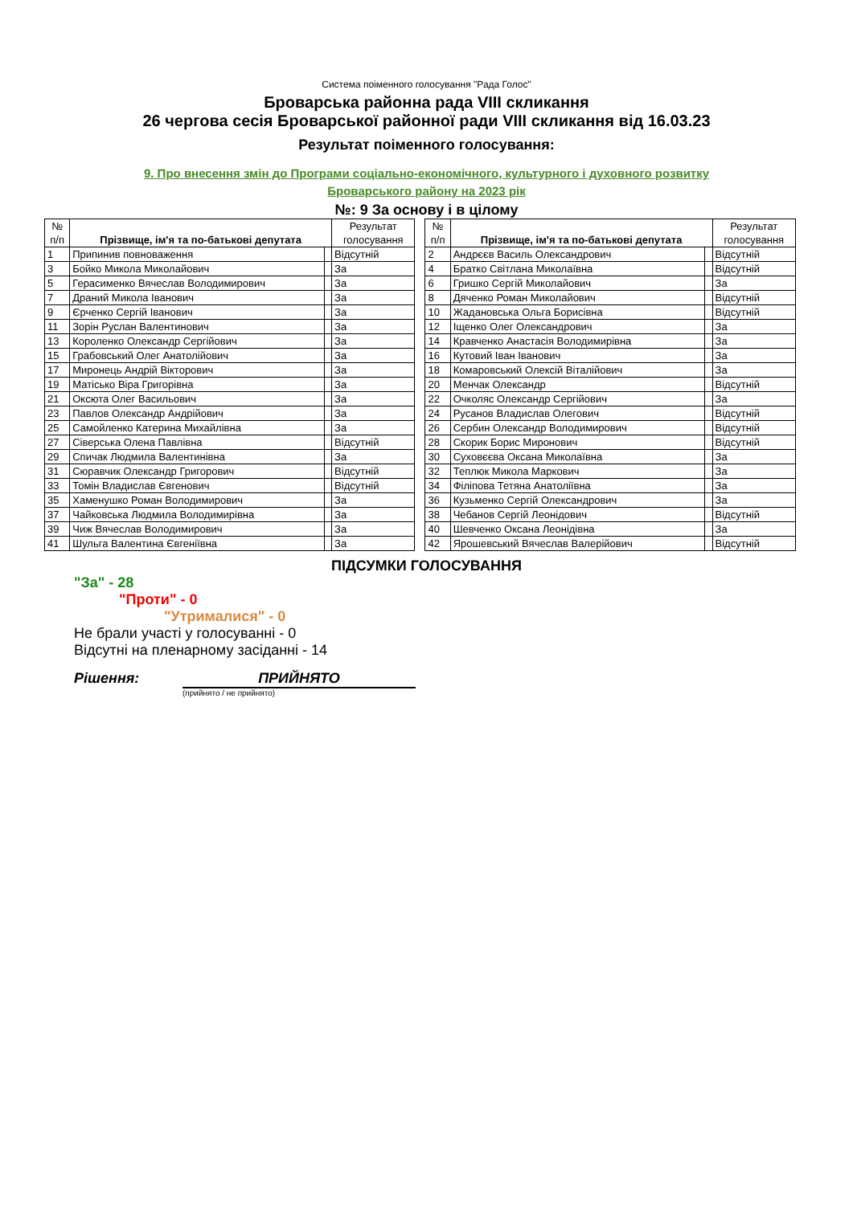Система поіменного голосування "Рада Голос"
Броварська районна рада VIII скликання
26 чергова сесія Броварської районної ради VIII скликання від 16.03.23
Результат поіменного голосування:
9. Про внесення змін до Програми соціально-економічного, культурного і духовного розвитку
Броварського району на 2023 рік
№: 9 За основу і в цілому
| № п/п | Прізвище, ім'я та по-батькові депутата | | Результат голосування | | № п/п | Прізвище, ім'я та по-батькові депутата | | Результат голосування |
| 1 | Припинив повноваження | | Відсутній | | 2 | Андрєєв Василь Олександрович | | Відсутній |
| 3 | Бойко Микола Миколайович | | За | | 4 | Братко Світлана Миколаївна | | Відсутній |
| 5 | Герасименко Вячеслав Володимирович | | За | | 6 | Гришко Сергій Миколайович | | За |
| 7 | Драний Микола Іванович | | За | | 8 | Дяченко Роман Миколайович | | Відсутній |
| 9 | Єрченко Сергій Іванович | | За | | 10 | Жадановська Ольга Борисівна | | Відсутній |
| 11 | Зорін Руслан Валентинович | | За | | 12 | Іщенко Олег Олександрович | | За |
| 13 | Короленко Олександр Сергійович | | За | | 14 | Кравченко Анастасія Володимирівна | | За |
| 15 | Грабовський Олег Анатолійович | | За | | 16 | Кутовий Іван Іванович | | За |
| 17 | Миронець Андрій Вікторович | | За | | 18 | Комаровський Олексій Віталійович | | За |
| 19 | Матісько Віра Григорівна | | За | | 20 | Менчак Олександр | | Відсутній |
| 21 | Оксюта Олег Васильович | | За | | 22 | Очколяс Олександр Сергійович | | За |
| 23 | Павлов Олександр Андрійович | | За | | 24 | Русанов Владислав Олегович | | Відсутній |
| 25 | Самойленко Катерина Михайлівна | | За | | 26 | Сербин Олександр Володимирович | | Відсутній |
| 27 | Сіверська Олена Павлівна | | Відсутній | | 28 | Скорик Борис Миронович | | Відсутній |
| 29 | Спичак Людмила Валентинівна | | За | | 30 | Суховєєва Оксана Миколаївна | | За |
| 31 | Сюравчик Олександр Григорович | | Відсутній | | 32 | Теплюк Микола Маркович | | За |
| 33 | Томін Владислав Євгенович | | Відсутній | | 34 | Філіпова Тетяна Анатоліївна | | За |
| 35 | Хаменушко Роман Володимирович | | За | | 36 | Кузьменко Сергій Олександрович | | За |
| 37 | Чайковська Людмила Володимирівна | | За | | 38 | Чебанов Сергій Леонідович | | Відсутній |
| 39 | Чиж Вячеслав Володимирович | | За | | 40 | Шевченко Оксана Леонідівна | | За |
| 41 | Шульга Валентина Євгеніївна | | За | | 42 | Ярошевський Вячеслав Валерійович | | Відсутній |
ПІДСУМКИ ГОЛОСУВАННЯ
"За" - 28
"Проти" - 0
"Утрималися" - 0
Не брали участі у голосуванні - 0
Відсутні на пленарному засіданні - 14
Рішення: ПРИЙНЯТО
(прийнято / не прийнято)